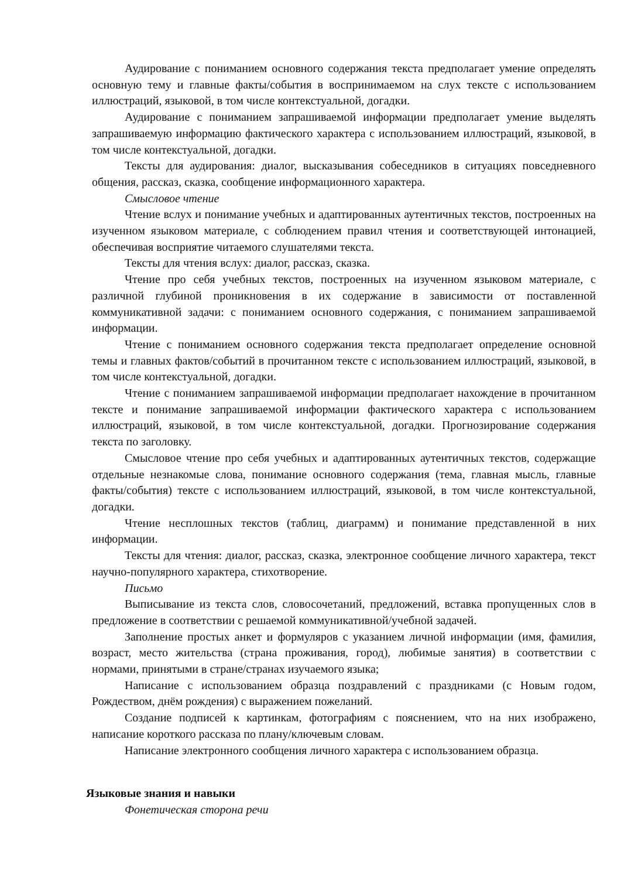Аудирование с пониманием основного содержания текста предполагает умение определять основную тему и главные факты/события в воспринимаемом на слух тексте с использованием иллюстраций, языковой, в том числе контекстуальной, догадки.
Аудирование с пониманием запрашиваемой информации предполагает умение выделять запрашиваемую информацию фактического характера с использованием иллюстраций, языковой, в том числе контекстуальной, догадки.
Тексты для аудирования: диалог, высказывания собеседников в ситуациях повседневного общения, рассказ, сказка, сообщение информационного характера.
Смысловое чтение
Чтение вслух и понимание учебных и адаптированных аутентичных текстов, построенных на изученном языковом материале, с соблюдением правил чтения и соответствующей интонацией, обеспечивая восприятие читаемого слушателями текста.
Тексты для чтения вслух: диалог, рассказ, сказка.
Чтение про себя учебных текстов, построенных на изученном языковом материале, с различной глубиной проникновения в их содержание в зависимости от поставленной коммуникативной задачи: с пониманием основного содержания, с пониманием запрашиваемой информации.
Чтение с пониманием основного содержания текста предполагает определение основной темы и главных фактов/событий в прочитанном тексте с использованием иллюстраций, языковой, в том числе контекстуальной, догадки.
Чтение с пониманием запрашиваемой информации предполагает нахождение в прочитанном тексте и понимание запрашиваемой информации фактического характера с использованием иллюстраций, языковой, в том числе контекстуальной, догадки. Прогнозирование содержания текста по заголовку.
Смысловое чтение про себя учебных и адаптированных аутентичных текстов, содержащие отдельные незнакомые слова, понимание основного содержания (тема, главная мысль, главные факты/события) тексте с использованием иллюстраций, языковой, в том числе контекстуальной, догадки.
Чтение несплошных текстов (таблиц, диаграмм) и понимание представленной в них информации.
Тексты для чтения: диалог, рассказ, сказка, электронное сообщение личного характера, текст научно-популярного характера, стихотворение.
Письмо
Выписывание из текста слов, словосочетаний, предложений, вставка пропущенных слов в предложение в соответствии с решаемой коммуникативной/учебной задачей.
Заполнение простых анкет и формуляров с указанием личной информации (имя, фамилия, возраст, место жительства (страна проживания, город), любимые занятия) в соответствии с нормами, принятыми в стране/странах изучаемого языка;
Написание с использованием образца поздравлений с праздниками (с Новым годом, Рождеством, днём рождения) с выражением пожеланий.
Создание подписей к картинкам, фотографиям с пояснением, что на них изображено, написание короткого рассказа по плану/ключевым словам.
Написание электронного сообщения личного характера с использованием образца.
Языковые знания и навыки
Фонетическая сторона речи